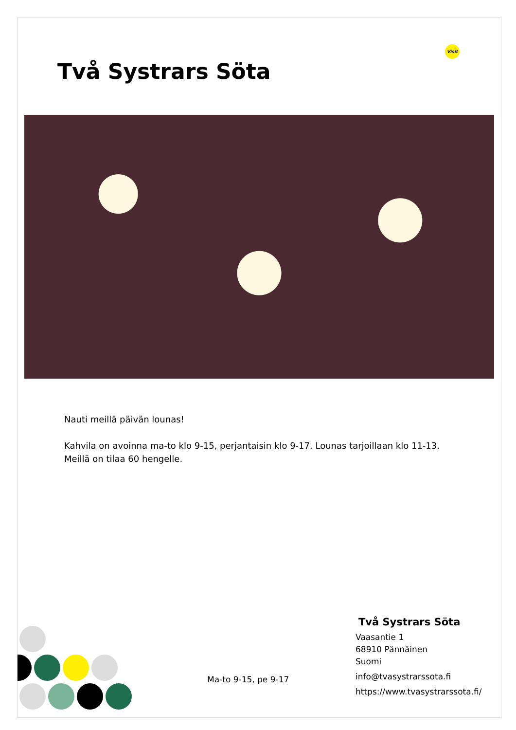Två Systrars Söta
Visit
Nauti meillä päivän lounas!
Kahvila on avoinna ma-to klo 9-15, perjantaisin klo 9-17. Lounas tarjoillaan klo 11-13.
Meillä on tilaa 60 hengelle.
Ma-to 9-15, pe 9-17
Två Systrars Söta
Vaasantie 1
68910 Pännäinen
Suomi
info@tvasystrarssota.fi
https://www.tvasystrarssota.fi/